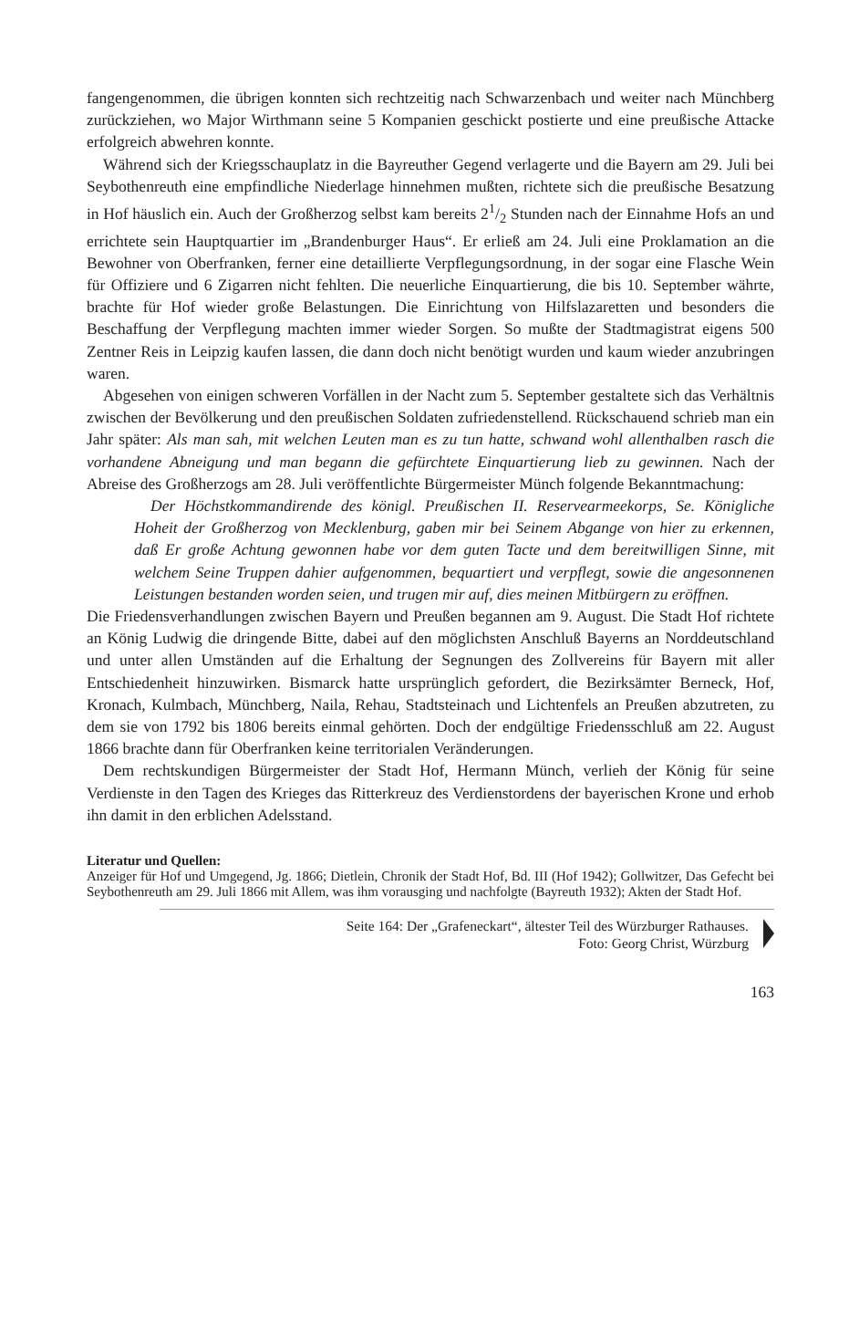fangengenommen, die übrigen konnten sich rechtzeitig nach Schwarzenbach und weiter nach Münchberg zurückziehen, wo Major Wirthmann seine 5 Kompanien geschickt postierte und eine preußische Attacke erfolgreich abwehren konnte.
Während sich der Kriegsschauplatz in die Bayreuther Gegend verlagerte und die Bayern am 29. Juli bei Seybothenreuth eine empfindliche Niederlage hinnehmen mußten, richtete sich die preußische Besatzung in Hof häuslich ein. Auch der Großherzog selbst kam bereits 21/2 Stunden nach der Einnahme Hofs an und errichtete sein Hauptquartier im „Brandenburger Haus“. Er erließ am 24. Juli eine Proklamation an die Bewohner von Oberfranken, ferner eine detaillierte Verpflegungsordnung, in der sogar eine Flasche Wein für Offiziere und 6 Zigarren nicht fehlten. Die neuerliche Einquartierung, die bis 10. September währte, brachte für Hof wieder große Belastungen. Die Einrichtung von Hilfslazaretten und besonders die Beschaffung der Verpflegung machten immer wieder Sorgen. So mußte der Stadtmagistrat eigens 500 Zentner Reis in Leipzig kaufen lassen, die dann doch nicht benötigt wurden und kaum wieder anzubringen waren.
Abgesehen von einigen schweren Vorfällen in der Nacht zum 5. September gestaltete sich das Verhältnis zwischen der Bevölkerung und den preußischen Soldaten zufriedenstellend. Rückschauend schrieb man ein Jahr später: Als man sah, mit welchen Leuten man es zu tun hatte, schwand wohl allenthalben rasch die vorhandene Abneigung und man begann die gefürchtete Einquartierung lieb zu gewinnen. Nach der Abreise des Großherzogs am 28. Juli veröffentlichte Bürgermeister Münch folgende Bekanntmachung:
Der Höchstkommandirende des königl. Preußischen II. Reservearmeekorps, Se. Königliche Hoheit der Großherzog von Mecklenburg, gaben mir bei Seinem Abgange von hier zu erkennen, daß Er große Achtung gewonnen habe vor dem guten Tacte und dem bereitwilligen Sinne, mit welchem Seine Truppen dahier aufgenommen, bequartiert und verpflegt, sowie die angesonnenen Leistungen bestanden worden seien, und trugen mir auf, dies meinen Mitbürgern zu eröffnen.
Die Friedensverhandlungen zwischen Bayern und Preußen begannen am 9. August. Die Stadt Hof richtete an König Ludwig die dringende Bitte, dabei auf den möglichsten Anschluß Bayerns an Norddeutschland und unter allen Umständen auf die Erhaltung der Segnungen des Zollvereins für Bayern mit aller Entschiedenheit hinzuwirken. Bismarck hatte ursprünglich gefordert, die Bezirksämter Berneck, Hof, Kronach, Kulmbach, Münchberg, Naila, Rehau, Stadtsteinach und Lichtenfels an Preußen abzutreten, zu dem sie von 1792 bis 1806 bereits einmal gehörten. Doch der endgültige Friedensschluß am 22. August 1866 brachte dann für Oberfranken keine territorialen Veränderungen.
Dem rechtskundigen Bürgermeister der Stadt Hof, Hermann Münch, verlieh der König für seine Verdienste in den Tagen des Krieges das Ritterkreuz des Verdienstordens der bayerischen Krone und erhob ihn damit in den erblichen Adelsstand.
Literatur und Quellen:
Anzeiger für Hof und Umgegend, Jg. 1866; Dietlein, Chronik der Stadt Hof, Bd. III (Hof 1942); Gollwitzer, Das Gefecht bei Seybothenreuth am 29. Juli 1866 mit Allem, was ihm vorausging und nachfolgte (Bayreuth 1932); Akten der Stadt Hof.
Seite 164: Der „Grafeneckart“, ältester Teil des Würzburger Rathauses.
Foto: Georg Christ, Würzburg
163